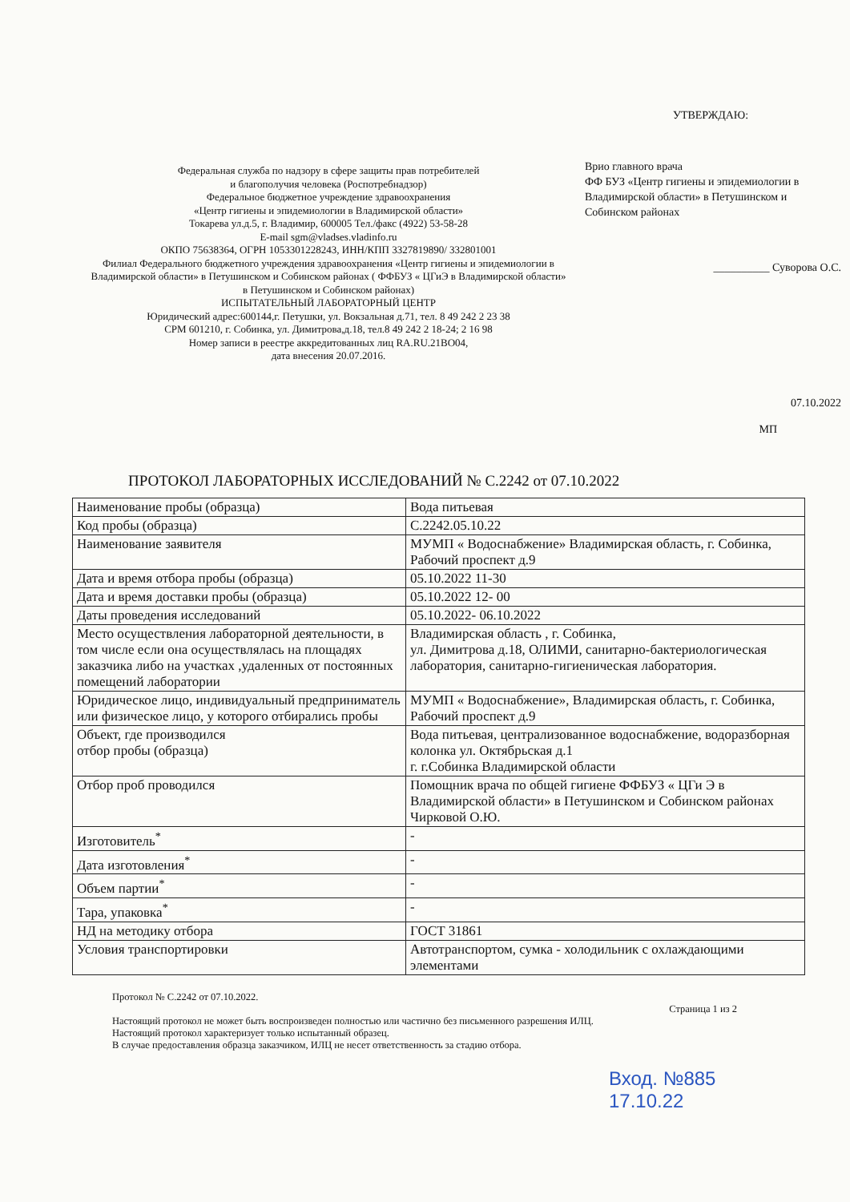Федеральная служба по надзору в сфере защиты прав потребителей
и благополучия человека (Роспотребнадзор)
Федеральное бюджетное учреждение здравоохранения
«Центр гигиены и эпидемиологии в Владимирской области»
Токарева ул.д.5, г. Владимир, 600005 Тел./факс (4922) 53-58-28
E-mail sgm@vladses.vladinfo.ru
ОКПО 75638364, ОГРН 1053301228243, ИНН/КПП 3327819890/ 332801001
Филиал Федерального бюджетного учреждения здравоохранения «Центр гигиены и эпидемиологии в Владимирской области» в Петушинском и Собинском районах ( ФФБУЗ « ЦГиЭ в Владимирской области» в Петушинском и Собинском районах)
ИСПЫТАТЕЛЬНЫЙ ЛАБОРАТОРНЫЙ ЦЕНТР
Юридический адрес:600144,г. Петушки, ул. Вокзальная д.71, тел. 8 49 242 2 23 38
СРМ 601210, г. Собинка, ул. Димитрова,д.18, тел.8 49 242 2 18-24; 2 16 98
Номер записи в реестре аккредитованных лиц RA.RU.21ВО04,
дата внесения 20.07.2016.
УТВЕРЖДАЮ:
Врио главного врача
ФФ БУЗ «Центр гигиены и эпидемиологии в Владимирской области» в Петушинском и Собинском районах
__________ Суворова О.С.
07.10.2022
МП
ПРОТОКОЛ ЛАБОРАТОРНЫХ ИССЛЕДОВАНИЙ № С.2242 от 07.10.2022
| Наименование пробы (образца) | Вода питьевая |
| Код пробы (образца) | С.2242.05.10.22 |
| Наименование заявителя | МУМП « Водоснабжение» Владимирская область, г. Собинка, Рабочий проспект д.9 |
| Дата и время отбора пробы (образца) | 05.10.2022 11-30 |
| Дата и время доставки пробы (образца) | 05.10.2022 12- 00 |
| Даты проведения исследований | 05.10.2022- 06.10.2022 |
| Место осуществления лабораторной деятельности, в том числе если она осуществлялась на площадях заказчика либо на участках ,удаленных от постоянных помещений лаборатории | Владимирская область , г. Собинка, ул. Димитрова д.18, ОЛИМИ, санитарно-бактериологическая лаборатория, санитарно-гигиеническая лаборатория. |
| Юридическое лицо, индивидуальный предприниматель или физическое лицо, у которого отбирались пробы | МУМП « Водоснабжение», Владимирская область, г. Собинка, Рабочий проспект д.9 |
| Объект, где производился отбор пробы (образца) | Вода питьевая, централизованное водоснабжение, водоразборная колонка ул. Октябрьская д.1 г. г.Собинка Владимирской области |
| Отбор проб проводился | Помощник врача по общей гигиене ФФБУЗ « ЦГи Э в Владимирской области» в Петушинском и Собинском районах Чирковой О.Ю. |
| Изготовитель<sup>*</sup> | - |
| Дата изготовления<sup>*</sup> | - |
| Объем партии<sup>*</sup> | - |
| Тара, упаковка<sup>*</sup> | - |
| НД на методику отбора | ГОСТ 31861 |
| Условия транспортировки | Автотранспортом, сумка - холодильник с охлаждающими элементами |
Протокол № С.2242 от 07.10.2022.
Страница 1 из 2
Настоящий протокол не может быть воспроизведен полностью или частично без письменного разрешения ИЛЦ.
Настоящий протокол характеризует только испытанный образец.
В случае предоставления образца заказчиком, ИЛЦ не несет ответственность за стадию отбора.
Вход. №885
17.10.22